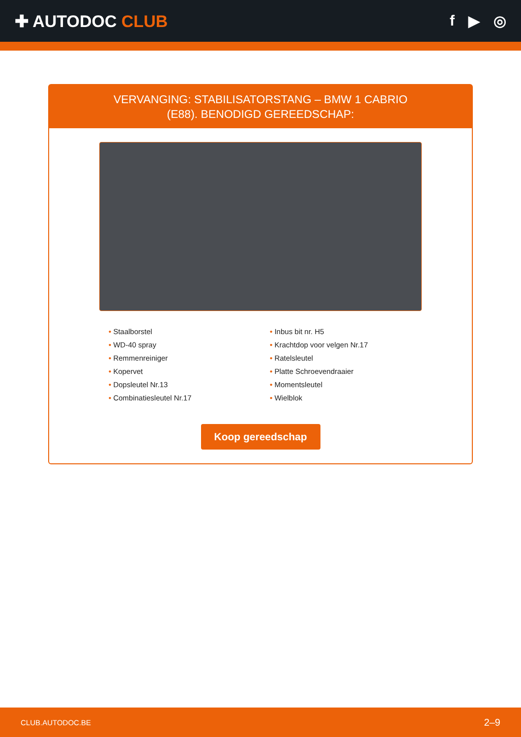✚ AUTODOC CLUB f ▶ ◎
VERVANGING: STABILISATORSTANG – BMW 1 CABRIO
(E88). BENODIGD GEREEDSCHAP:
• Staalborstel
• WD-40 spray
• Remmenreiniger
• Kopervet
• Dopsleutel Nr.13
• Combinatiesleutel Nr.17
• Inbus bit nr. H5
• Krachtdop voor velgen Nr.17
• Ratelsleutel
• Platte Schroevendraaier
• Momentsleutel
• Wielblok
Koop gereedschap
CLUB.AUTODOC.BE 2–9